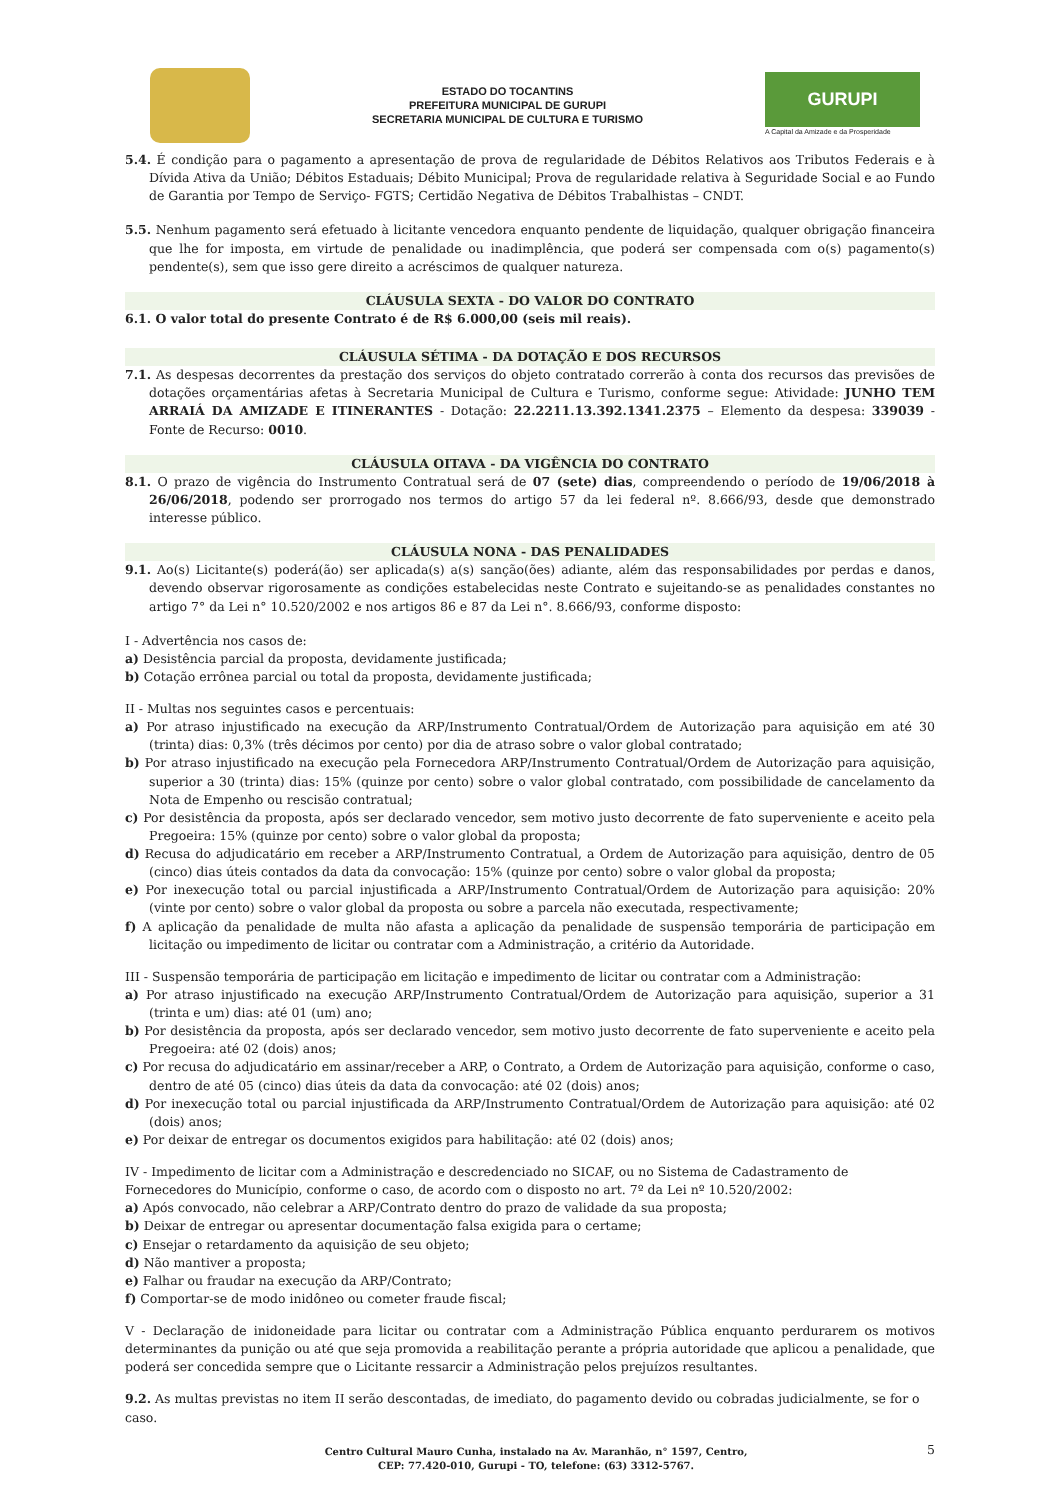ESTADO DO TOCANTINS
PREFEITURA MUNICIPAL DE GURUPI
SECRETARIA MUNICIPAL DE CULTURA E TURISMO
GURUPI
A Capital da Amizade e da Prosperidade
5.4. É condição para o pagamento a apresentação de prova de regularidade de Débitos Relativos aos Tributos Federais e à Dívida Ativa da União; Débitos Estaduais; Débito Municipal; Prova de regularidade relativa à Seguridade Social e ao Fundo de Garantia por Tempo de Serviço- FGTS; Certidão Negativa de Débitos Trabalhistas – CNDT.
5.5. Nenhum pagamento será efetuado à licitante vencedora enquanto pendente de liquidação, qualquer obrigação financeira que lhe for imposta, em virtude de penalidade ou inadimplência, que poderá ser compensada com o(s) pagamento(s) pendente(s), sem que isso gere direito a acréscimos de qualquer natureza.
CLÁUSULA SEXTA - DO VALOR DO CONTRATO
6.1. O valor total do presente Contrato é de R$ 6.000,00 (seis mil reais).
CLÁUSULA SÉTIMA - DA DOTAÇÃO E DOS RECURSOS
7.1. As despesas decorrentes da prestação dos serviços do objeto contratado correrão à conta dos recursos das previsões de dotações orçamentárias afetas à Secretaria Municipal de Cultura e Turismo, conforme segue: Atividade: JUNHO TEM ARRAIÁ DA AMIZADE E ITINERANTES - Dotação: 22.2211.13.392.1341.2375 – Elemento da despesa: 339039 - Fonte de Recurso: 0010.
CLÁUSULA OITAVA - DA VIGÊNCIA DO CONTRATO
8.1. O prazo de vigência do Instrumento Contratual será de 07 (sete) dias, compreendendo o período de 19/06/2018 à 26/06/2018, podendo ser prorrogado nos termos do artigo 57 da lei federal nº. 8.666/93, desde que demonstrado interesse público.
CLÁUSULA NONA - DAS PENALIDADES
9.1. Ao(s) Licitante(s) poderá(ão) ser aplicada(s) a(s) sanção(ões) adiante, além das responsabilidades por perdas e danos, devendo observar rigorosamente as condições estabelecidas neste Contrato e sujeitando-se as penalidades constantes no artigo 7° da Lei n° 10.520/2002 e nos artigos 86 e 87 da Lei n°. 8.666/93, conforme disposto:
I - Advertência nos casos de:
a) Desistência parcial da proposta, devidamente justificada;
b) Cotação errônea parcial ou total da proposta, devidamente justificada;
II - Multas nos seguintes casos e percentuais:
a) Por atraso injustificado na execução da ARP/Instrumento Contratual/Ordem de Autorização para aquisição em até 30 (trinta) dias: 0,3% (três décimos por cento) por dia de atraso sobre o valor global contratado;
b) Por atraso injustificado na execução pela Fornecedora ARP/Instrumento Contratual/Ordem de Autorização para aquisição, superior a 30 (trinta) dias: 15% (quinze por cento) sobre o valor global contratado, com possibilidade de cancelamento da Nota de Empenho ou rescisão contratual;
c) Por desistência da proposta, após ser declarado vencedor, sem motivo justo decorrente de fato superveniente e aceito pela Pregoeira: 15% (quinze por cento) sobre o valor global da proposta;
d) Recusa do adjudicatário em receber a ARP/Instrumento Contratual, a Ordem de Autorização para aquisição, dentro de 05 (cinco) dias úteis contados da data da convocação: 15% (quinze por cento) sobre o valor global da proposta;
e) Por inexecução total ou parcial injustificada a ARP/Instrumento Contratual/Ordem de Autorização para aquisição: 20% (vinte por cento) sobre o valor global da proposta ou sobre a parcela não executada, respectivamente;
f) A aplicação da penalidade de multa não afasta a aplicação da penalidade de suspensão temporária de participação em licitação ou impedimento de licitar ou contratar com a Administração, a critério da Autoridade.
III - Suspensão temporária de participação em licitação e impedimento de licitar ou contratar com a Administração:
a) Por atraso injustificado na execução ARP/Instrumento Contratual/Ordem de Autorização para aquisição, superior a 31 (trinta e um) dias: até 01 (um) ano;
b) Por desistência da proposta, após ser declarado vencedor, sem motivo justo decorrente de fato superveniente e aceito pela Pregoeira: até 02 (dois) anos;
c) Por recusa do adjudicatário em assinar/receber a ARP, o Contrato, a Ordem de Autorização para aquisição, conforme o caso, dentro de até 05 (cinco) dias úteis da data da convocação: até 02 (dois) anos;
d) Por inexecução total ou parcial injustificada da ARP/Instrumento Contratual/Ordem de Autorização para aquisição: até 02 (dois) anos;
e) Por deixar de entregar os documentos exigidos para habilitação: até 02 (dois) anos;
IV - Impedimento de licitar com a Administração e descredenciado no SICAF, ou no Sistema de Cadastramento de Fornecedores do Município, conforme o caso, de acordo com o disposto no art. 7º da Lei nº 10.520/2002:
a) Após convocado, não celebrar a ARP/Contrato dentro do prazo de validade da sua proposta;
b) Deixar de entregar ou apresentar documentação falsa exigida para o certame;
c) Ensejar o retardamento da aquisição de seu objeto;
d) Não mantiver a proposta;
e) Falhar ou fraudar na execução da ARP/Contrato;
f) Comportar-se de modo inidôneo ou cometer fraude fiscal;
V - Declaração de inidoneidade para licitar ou contratar com a Administração Pública enquanto perdurarem os motivos determinantes da punição ou até que seja promovida a reabilitação perante a própria autoridade que aplicou a penalidade, que poderá ser concedida sempre que o Licitante ressarcir a Administração pelos prejuízos resultantes.
9.2. As multas previstas no item II serão descontadas, de imediato, do pagamento devido ou cobradas judicialmente, se for o caso.
Centro Cultural Mauro Cunha, instalado na Av. Maranhão, n° 1597, Centro,
CEP: 77.420-010, Gurupi - TO, telefone: (63) 3312-5767.
5